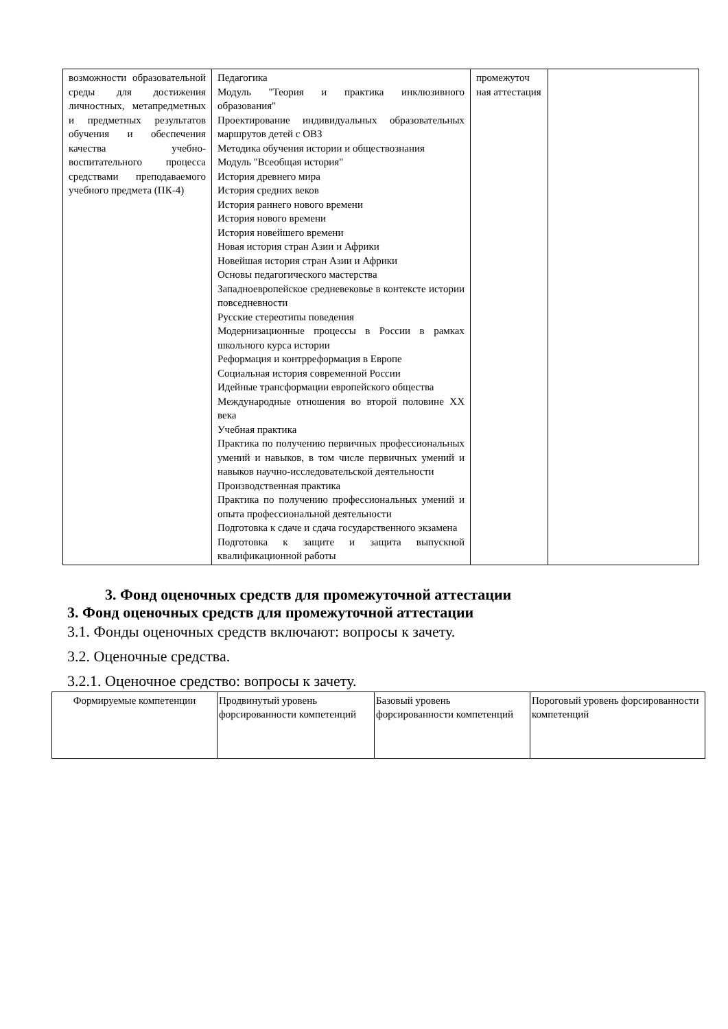| возможности образовательной среды для достижения личностных, метапредметных и предметных результатов обучения и обеспечения качества учебно-воспитательного процесса средствами преподаваемого учебного предмета (ПК-4) | Педагогика Модуль "Теория и практика инклюзивного образования" Проектирование индивидуальных образовательных маршрутов детей с ОВЗ Методика обучения истории и обществознания Модуль "Всеобщая история" История древнего мира История средних веков История раннего нового времени История нового времени История новейшего времени Новая история стран Азии и Африки Новейшая история стран Азии и Африки Основы педагогического мастерства Западноевропейское средневековье в контексте истории повседневности Русские стереотипы поведения Модернизационные процессы в России в рамках школьного курса истории Реформация и контрреформация в Европе Социальная история современной России Идейные трансформации европейского общества Международные отношения во второй половине XX века Учебная практика Практика по получению первичных профессиональных умений и навыков, в том числе первичных умений и навыков научно-исследовательской деятельности Производственная практика Практика по получению профессиональных умений и опыта профессиональной деятельности Подготовка к сдаче и сдача государственного экзамена Подготовка к защите и защита выпускной квалификационной работы | промежуточ ная аттестация | |
3. Фонд оценочных средств для промежуточной аттестации
3. Фонд оценочных средств для промежуточной аттестации
3.1. Фонды оценочных средств включают: вопросы к зачету.
3.2. Оценочные средства.
3.2.1. Оценочное средство: вопросы к зачету.
| Формируемые компетенции | Продвинутый уровень форсированности компетенций | Базовый уровень форсированности компетенций | Пороговый уровень форсированности компетенций |